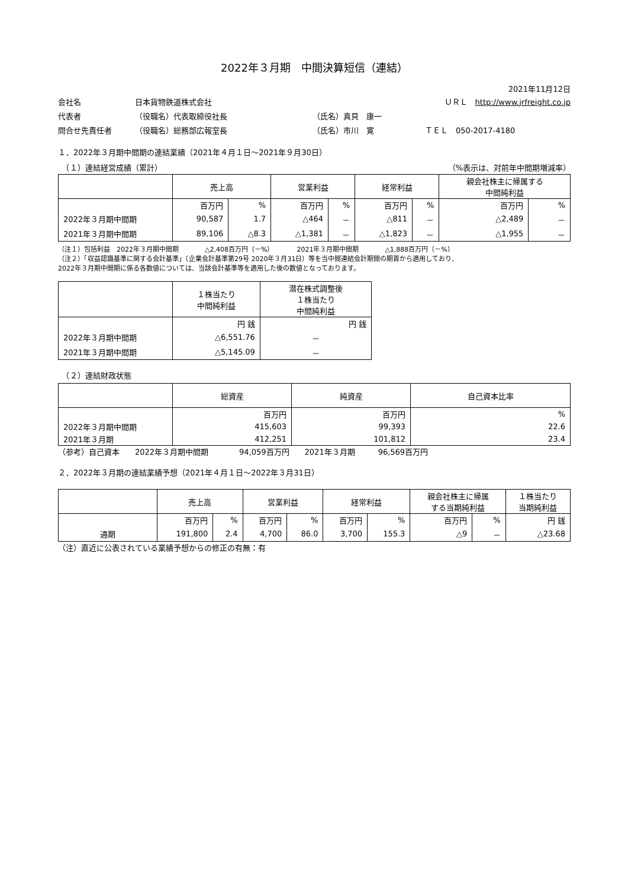2022年３月期　中間決算短信（連結）
2021年11月12日
会社名 日本貨物鉄道株式会社 ＵＲＬ　http://www.jrfreight.co.jp
代表者 （役職名）代表取締役社長 （氏名）真貝　康一
問合せ先責任者 （役職名）総務部広報室長 （氏名）市川　寛 ＴＥＬ　050-2017-4180
１．2022年３月期中間期の連結業績（2021年４月１日～2021年９月30日）
　（１）連結経営成績（累計） （%表示は、対前年中間期増減率）
| | 売上高 | | 営業利益 | | 経常利益 | | 親会社株主に帰属する 中間純利益 | |
| --- | --- | --- | --- | --- | --- | --- | --- | --- |
| | 百万円 | % | 百万円 | % | 百万円 | % | 百万円 | % |
| 2022年３月期中間期 | 90,587 | 1.7 | △464 | － | △811 | － | △2,489 | － |
| 2021年３月期中間期 | 89,106 | △8.3 | △1,381 | － | △1,823 | － | △1,955 | － |
（注１）包括利益　2022年３月期中間期　　　　△2,408百万円（－%）　　　　2021年３月期中間期　　　　△1,888百万円（－%）
（注２）「収益認識基準に関する会計基準」（企業会計基準第29号 2020年３月31日）等を当中間連結会計期間の期首から適用しており、
2022年３月期中間期に係る各数値については、当該会計基準等を適用した後の数値となっております。
| | １株当たり 中間純利益 | 潜在株式調整後 １株当たり 中間純利益 |
| --- | --- | --- |
| | 円 銭 | 円 銭 |
| 2022年３月期中間期 | △6,551.76 | － |
| 2021年３月期中間期 | △5,145.09 | － |
　（２）連結財政状態
| | 総資産 | 純資産 | 自己資本比率 |
| --- | --- | --- | --- |
| | 百万円 | 百万円 | % |
| 2022年３月期中間期 | 415,603 | 99,393 | 22.6 |
| 2021年３月期 | 412,251 | 101,812 | 23.4 |
（参考）自己資本　　2022年３月期中間期　　　　94,059百万円　　2021年３月期　　　96,569百万円
２．2022年３月期の連結業績予想（2021年４月１日～2022年３月31日）
| | 売上高 | | 営業利益 | | 経常利益 | | 親会社株主に帰属 する当期純利益 | | １株当たり 当期純利益 |
| --- | --- | --- | --- | --- | --- | --- | --- | --- | --- |
| | 百万円 | % | 百万円 | % | 百万円 | % | 百万円 | % | 円 銭 |
| 通期 | 191,800 | 2.4 | 4,700 | 86.0 | 3,700 | 155.3 | △9 | － | △23.68 |
（注）直近に公表されている業績予想からの修正の有無：有